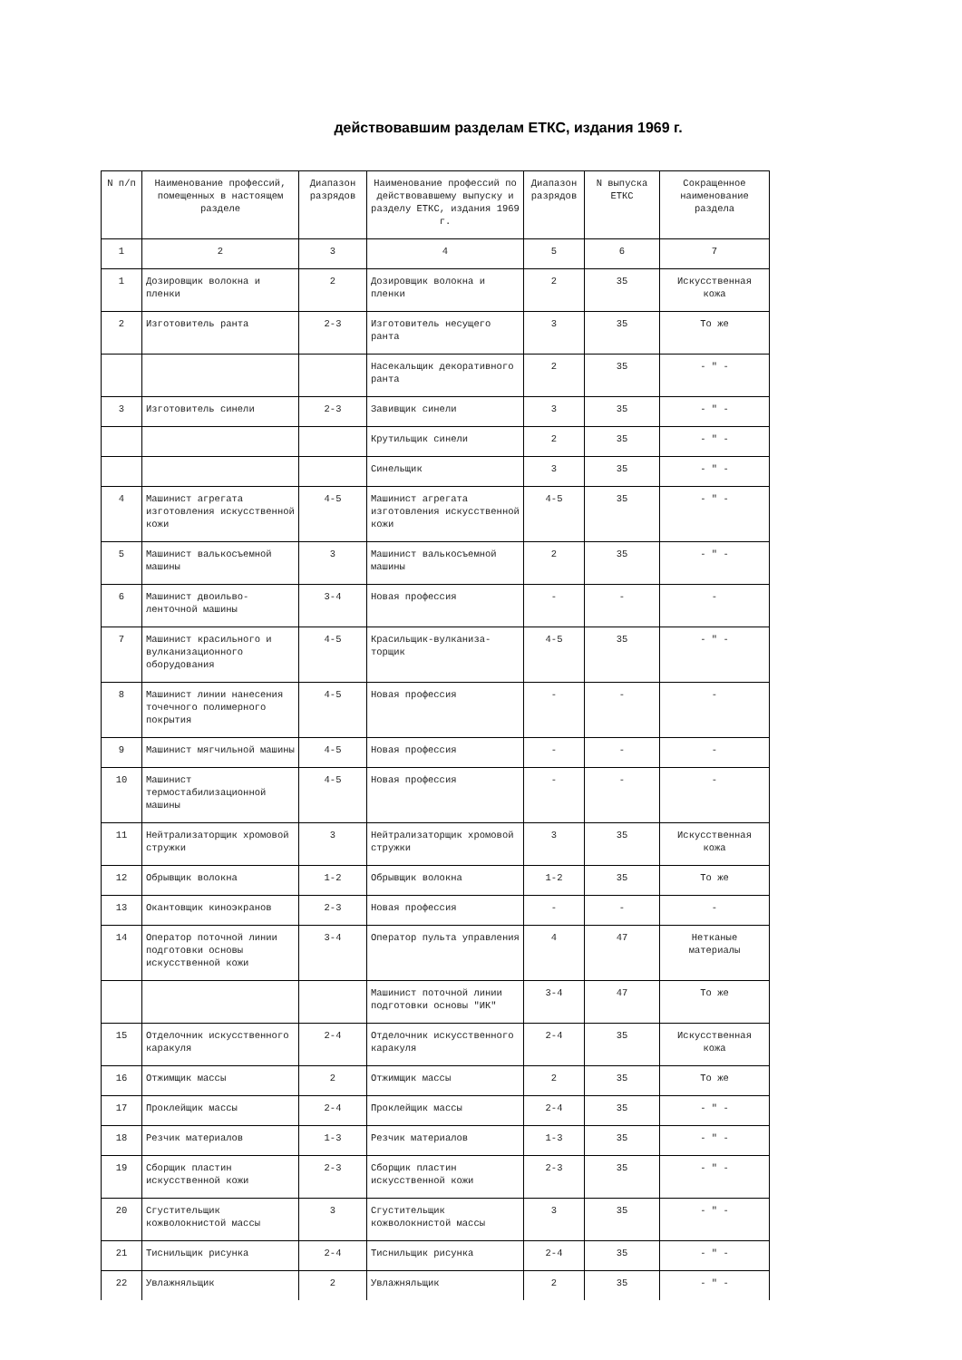действовавшим разделам ЕТКС, издания 1969 г.
| N п/п | Наименование профессий, помещенных в настоящем разделе | Диапазон разрядов | Наименование профессий по действовавшему выпуску и разделу ЕТКС, издания 1969 г. | Диапазон разрядов | N выпуска ЕТКС | Сокращенное наименование раздела |
| --- | --- | --- | --- | --- | --- | --- |
| 1 | 2 | 3 | 4 | 5 | 6 | 7 |
| 1 | Дозировщик волокна и пленки | 2 | Дозировщик волокна и пленки | 2 | 35 | Искусственная кожа |
| 2 | Изготовитель ранта | 2-3 | Изготовитель несущего ранта | 3 | 35 | То же |
| | | | Насекальщик декоративного ранта | 2 | 35 | - " - |
| 3 | Изготовитель синели | 2-3 | Завивщик синели | 3 | 35 | - " - |
| | | | Крутильщик синели | 2 | 35 | - " - |
| | | | Синельщик | 3 | 35 | - " - |
| 4 | Машинист агрегата изготовления искусственной кожи | 4-5 | Машинист агрегата изготовления искусственной кожи | 4-5 | 35 | - " - |
| 5 | Машинист валькосъемной машины | 3 | Машинист валькосъемной машины | 2 | 35 | - " - |
| 6 | Машинист двоильво-ленточной машины | 3-4 | Новая профессия | - | - | - |
| 7 | Машинист красильного и вулканизационного оборудования | 4-5 | Красильщик-вулканиза-торщик | 4-5 | 35 | - " - |
| 8 | Машинист линии нанесения точечного полимерного покрытия | 4-5 | Новая профессия | - | - | - |
| 9 | Машинист мягчильной машины | 4-5 | Новая профессия | - | - | - |
| 10 | Машинист термостабилизационной машины | 4-5 | Новая профессия | - | - | - |
| 11 | Нейтрализаторщик хромовой стружки | 3 | Нейтрализаторщик хромовой стружки | 3 | 35 | Искусственная кожа |
| 12 | Обрывщик волокна | 1-2 | Обрывщик волокна | 1-2 | 35 | То же |
| 13 | Окантовщик киноэкранов | 2-3 | Новая профессия | - | - | - |
| 14 | Оператор поточной линии подготовки основы искусственной кожи | 3-4 | Оператор пульта управления | 4 | 47 | Нетканые материалы |
| | | | Машинист поточной линии подготовки основы "ИК" | 3-4 | 47 | То же |
| 15 | Отделочник искусственного каракуля | 2-4 | Отделочник искусственного каракуля | 2-4 | 35 | Искусственная кожа |
| 16 | Отжимщик массы | 2 | Отжимщик массы | 2 | 35 | То же |
| 17 | Проклейщик массы | 2-4 | Проклейщик массы | 2-4 | 35 | - " - |
| 18 | Резчик материалов | 1-3 | Резчик материалов | 1-3 | 35 | - " - |
| 19 | Сборщик пластин искусственной кожи | 2-3 | Сборщик пластин искусственной кожи | 2-3 | 35 | - " - |
| 20 | Сгустительщик кожволокнистой массы | 3 | Сгустительщик кожволокнистой массы | 3 | 35 | - " - |
| 21 | Тиснильщик рисунка | 2-4 | Тиснильщик рисунка | 2-4 | 35 | - " - |
| 22 | Увлажняльщик | 2 | Увлажняльщик | 2 | 35 | - " - |